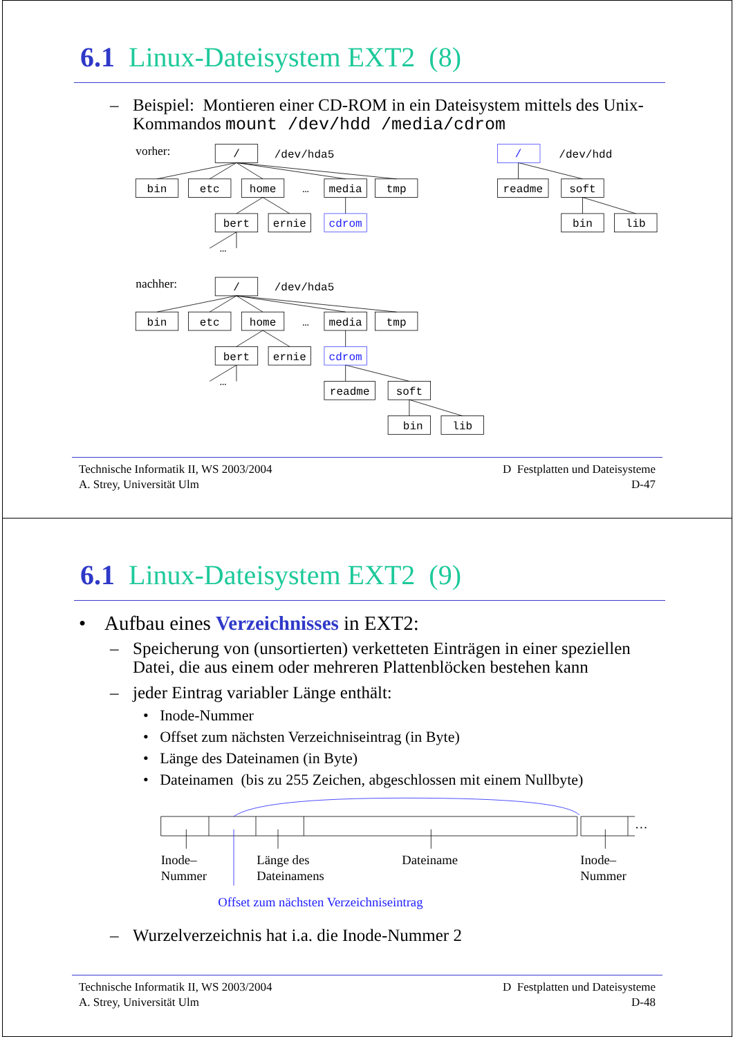6.1 Linux-Dateisystem EXT2 (8)
– Beispiel: Montieren einer CD-ROM in ein Dateisystem mittels des Unix-Kommandos mount /dev/hdd /media/cdrom
/
bin
etc
home
…
media
tmp
bert
ernie
cdrom
…
/
readme
soft
bin
lib
/
bin
etc
home
…
media
tmp
bert
ernie
cdrom
…
readme
soft
bin
lib
/dev/hda5
/dev/hdd
/dev/hda5
vorher:
nachher:
Technische Informatik II, WS 2003/2004
A. Strey, Universität Ulm
D Festplatten und Dateisysteme
D-47
6.1 Linux-Dateisystem EXT2 (9)
• Aufbau eines Verzeichnisses in EXT2:
– Speicherung von (unsortierten) verketteten Einträgen in einer speziellen Datei, die aus einem oder mehreren Plattenblöcken bestehen kann
– jeder Eintrag variabler Länge enthält:
• Inode-Nummer
• Offset zum nächsten Verzeichniseintrag (in Byte)
• Länge des Dateinamen (in Byte)
• Dateinamen (bis zu 255 Zeichen, abgeschlossen mit einem Nullbyte)
…
Inode–
Nummer
Länge des
Dateinamens
Dateiname
Inode–
Nummer
Offset zum nächsten Verzeichniseintrag
– Wurzelverzeichnis hat i.a. die Inode-Nummer 2
Technische Informatik II, WS 2003/2004
A. Strey, Universität Ulm
D Festplatten und Dateisysteme
D-48